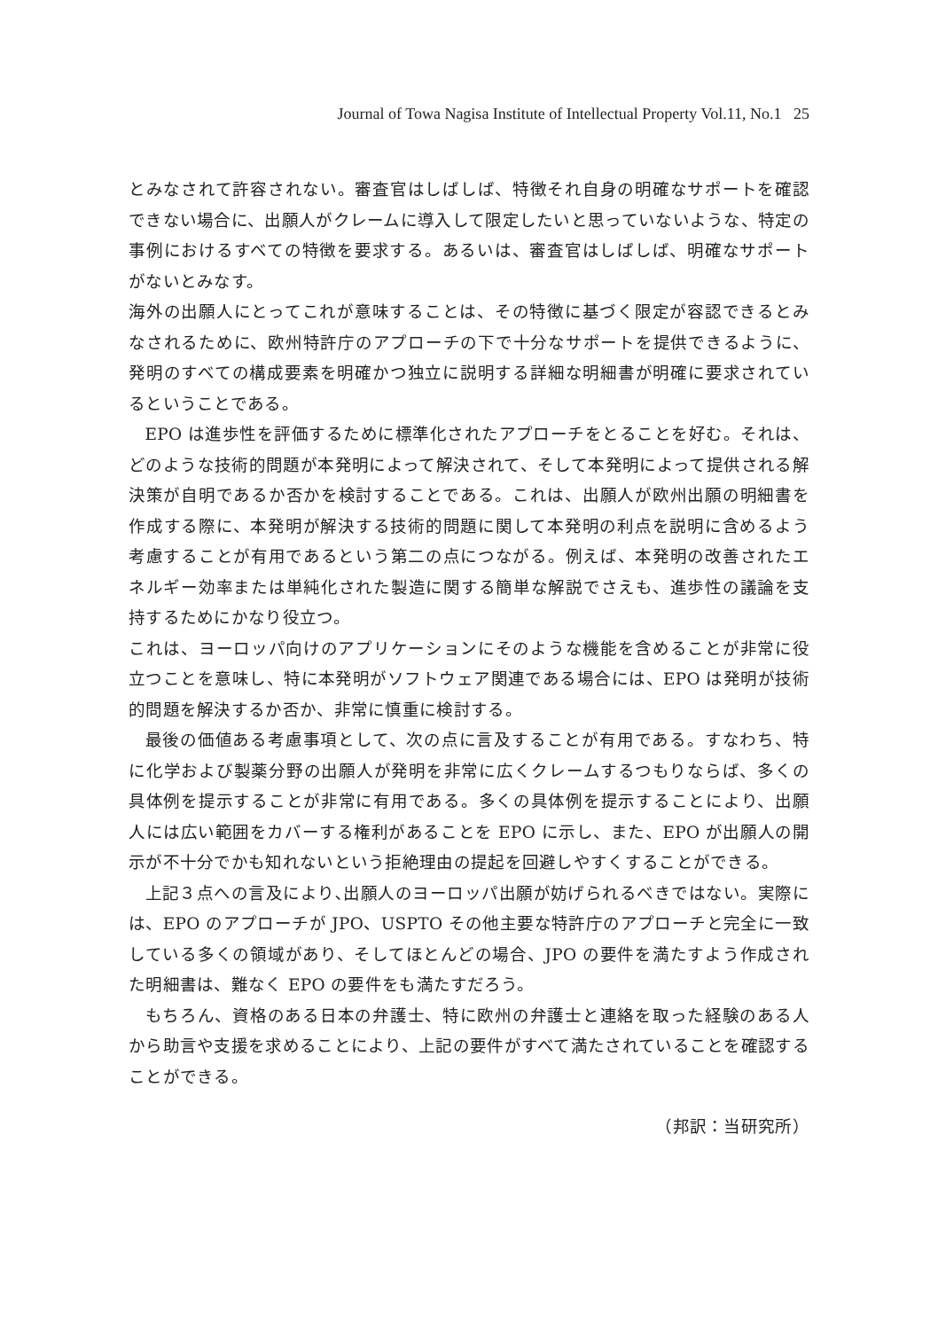Journal of Towa Nagisa Institute of Intellectual Property Vol.11, No.1 25
とみなされて許容されない。審査官はしばしば、特徴それ自身の明確なサポートを確認できない場合に、出願人がクレームに導入して限定したいと思っていないような、特定の事例におけるすべての特徴を要求する。あるいは、審査官はしばしば、明確なサポートがないとみなす。
海外の出願人にとってこれが意味することは、その特徴に基づく限定が容認できるとみなされるために、欧州特許庁のアプローチの下で十分なサポートを提供できるように、発明のすべての構成要素を明確かつ独立に説明する詳細な明細書が明確に要求されているということである。
EPO は進歩性を評価するために標準化されたアプローチをとることを好む。それは、どのような技術的問題が本発明によって解決されて、そして本発明によって提供される解決策が自明であるか否かを検討することである。これは、出願人が欧州出願の明細書を作成する際に、本発明が解決する技術的問題に関して本発明の利点を説明に含めるよう考慮することが有用であるという第二の点につながる。例えば、本発明の改善されたエネルギー効率または単純化された製造に関する簡単な解説でさえも、進歩性の議論を支持するためにかなり役立つ。
これは、ヨーロッパ向けのアプリケーションにそのような機能を含めることが非常に役立つことを意味し、特に本発明がソフトウェア関連である場合には、EPO は発明が技術的問題を解決するか否か、非常に慎重に検討する。
最後の価値ある考慮事項として、次の点に言及することが有用である。すなわち、特に化学および製薬分野の出願人が発明を非常に広くクレームするつもりならば、多くの具体例を提示することが非常に有用である。多くの具体例を提示することにより、出願人には広い範囲をカバーする権利があることを EPO に示し、また、EPO が出願人の開示が不十分でかも知れないという拒絶理由の提起を回避しやすくすることができる。
上記３点への言及により､出願人のヨーロッパ出願が妨げられるべきではない。実際には、EPO のアプローチが JPO、USPTO その他主要な特許庁のアプローチと完全に一致している多くの領域があり、そしてほとんどの場合、JPO の要件を満たすよう作成された明細書は、難なく EPO の要件をも満たすだろう。
もちろん、資格のある日本の弁護士、特に欧州の弁護士と連絡を取った経験のある人から助言や支援を求めることにより、上記の要件がすべて満たされていることを確認することができる。
（邦訳：当研究所）